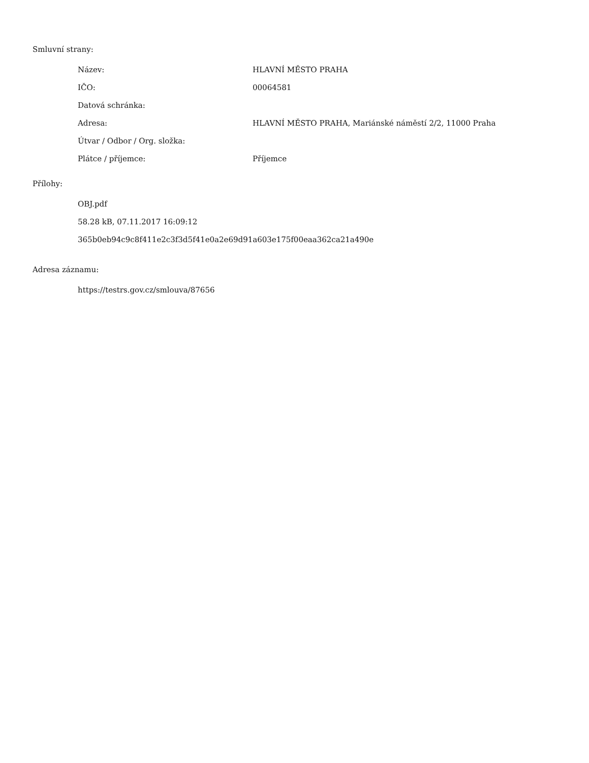Smluvní strany:
| Název: | HLAVNÍ MĚSTO PRAHA |
| IČO: | 00064581 |
| Datová schránka: | |
| Adresa: | HLAVNÍ MĚSTO PRAHA, Mariánské náměstí 2/2, 11000 Praha |
| Útvar / Odbor / Org. složka: | |
| Plátce / příjemce: | Příjemce |
Přílohy:
OBJ.pdf
58.28 kB, 07.11.2017 16:09:12
365b0eb94c9c8f411e2c3f3d5f41e0a2e69d91a603e175f00eaa362ca21a490e
Adresa záznamu:
https://testrs.gov.cz/smlouva/87656